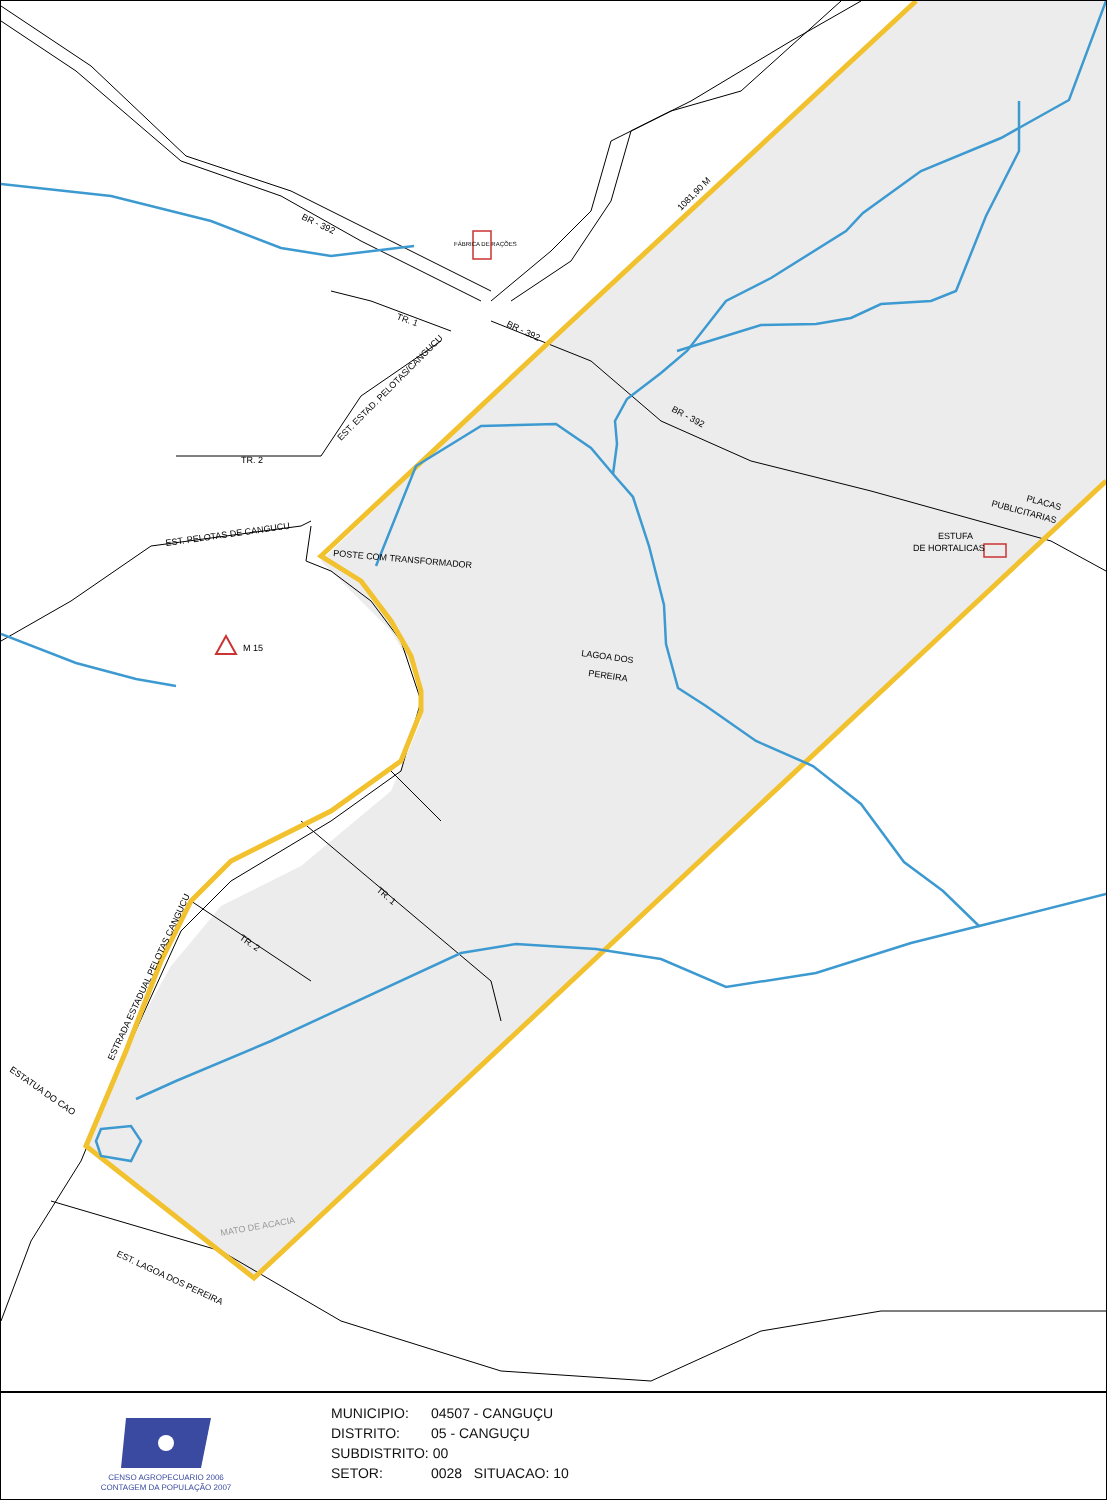BR - 392
FÁBRICA DE RAÇÕES
TR. 1
BR - 392
1081,90 M
BR - 392
EST. ESTAD. PELOTAS/CANGUCU
TR. 2
EST. PELOTAS DE CANGUCU
POSTE COM TRANSFORMADOR
M 15
LAGOA DOS
PEREIRA
PLACAS
PUBLICITARIAS
ESTUFA
DE HORTALICAS
TR. 1
TR. 2
ESTRADA ESTADUAL PELOTAS CANGUCU
ESTATUA DO CAO
MATO DE ACACIA
EST. LAGOA DOS PEREIRA
CENSO AGROPECUARIO 2006
CONTAGEM DA POPULAÇÃO 2007
MUNICIPIO: 04507 - CANGUÇU
DISTRITO: 05 - CANGUÇU
SUBDISTRITO: 00
SETOR: 0028 SITUACAO: 10